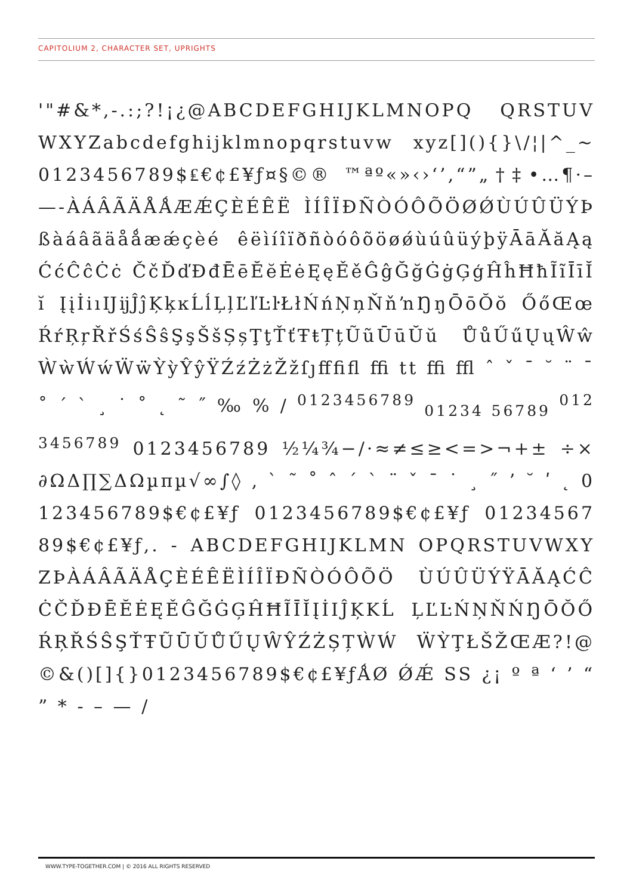CAPITOLIUM 2, CHARACTER SET, UPRIGHTS
'"#&*,-.:;?!¡¿@ABCDEFGHIJKLMNOPQ QRSTUVWXYZabcdefghijklmnopqrstuvw xyz[](){}\/¦|^_~0123456789$₤€¢£¥ƒ¤§©® ™ªº«»‹›‘’‚“”„†‡•…¶·–—-ÀÁÂÃÄÅǺÆǼÇÈÉÊË ÌÍÎÏÐÑÒÓÔÕÖØǾÙÚÛÜÝÞßàáâãäåǻæǽçèé êëìíîïðñòóôõöøǿùúûüýþÿĀāĂăĄąĆćĈĉĊċ ČčĎďĐđĒēĔĕĖėĘęĚěĜĝĞğĠġĢģĤĥĦħĨĩĪīĬĭ ĮįİiıĲĳĴĵĶķĸĹĺĻļĽľĿŀŁłŃńŅņŇňŉŊŋŌōŎŏ ŐőŒœŔŕŖŗŘřŚśŜŝŞşŠšȘșŢţŤťŦŧȚțŨũŪūŬŭ ŮůŰűŲųŴŵẀẁẂẃẄẅỲỳŶŷŸŹźŻżŽžſȷﬀﬁﬂ ﬃ tt ﬃ ﬄ ˆ ˇ ˉ ˘ ¨ ˉ ˚ ´ ` ¸ ˙ ˚ ˛ ˜ ˝ ‰ % / <sup>0123456789</sup> <sub>01234 56789</sub> <sup>0123456789</sup> 0123456789 ½¼¾−∕·≈≠≤≥<=>¬+± ÷×∂ΩΔ∏∑ΔΩµπµ√∞∫◊ ‚ ˋ ˜ ˚ ˆ ˊ ˋ ¨ ˇ ˉ ˙ ¸ ˝ ʼ ˘ ʹ ˛ 0123456789$€¢£¥ƒ 0123456789$€¢£¥ƒ 0123456789$€¢£¥ƒ,. - ABCDEFGHIJKLMN OPQRSTUVWXYZÞÀÁÂÃÄÅÇÈÉÊËÌÍÎÏÐÑÒÓÔÕÖ ÙÚÛÜÝŸĀĂĄĆĈĊČĎĐĒĔĖĘĚĜĞĠĢĤĦĨĪĬĮİIĴĶKĹ ĻĽĿŃŅŇŃŊŌŎŐŔŖŘŚŜŞŤŦŨŪŬŮŰŲŴŶŹŻȘȚẀẂ ẄỲŢŁŠŽŒÆ?!@©&()[]{}0123456789$€¢£¥ƒǺØ ǾǼ SS ¿¡ º ª ‘ ’ “ ” * - – — /
WWW.TYPE-TOGETHER.COM | © 2016 ALL RIGHTS RESERVED